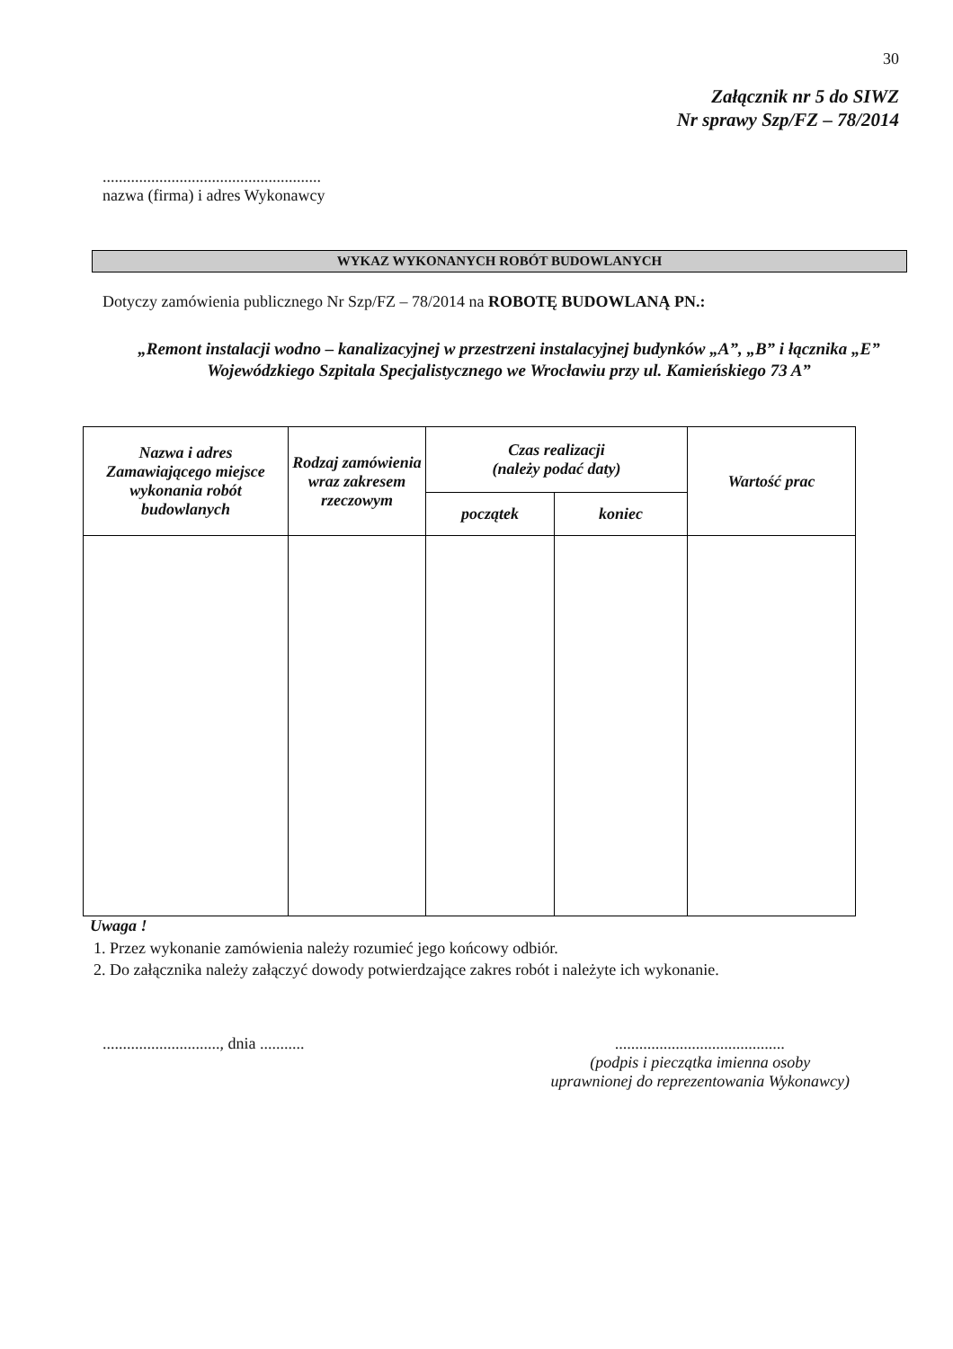30
Załącznik nr 5 do SIWZ
Nr sprawy Szp/FZ – 78/2014
......................................................
nazwa (firma) i adres Wykonawcy
WYKAZ WYKONANYCH ROBÓT BUDOWLANYCH
Dotyczy zamówienia publicznego Nr Szp/FZ – 78/2014 na ROBOTĘ BUDOWLANĄ PN.:
„Remont instalacji wodno – kanalizacyjnej w przestrzeni instalacyjnej budynków „A”, „B” i łącznika „E”
Wojewódzkiego Szpitala Specjalistycznego we Wrocławiu przy ul. Kamieńskiego 73 A”
| Nazwa i adres Zamawiającego miejsce wykonania robót budowlanych | Rodzaj zamówienia wraz zakresem rzeczowym | Czas realizacji (należy podać daty) | | Wartość prac |
| --- | --- | --- | --- | --- |
| | | początek | koniec | |
Uwaga !
1. Przez wykonanie zamówienia należy rozumieć jego końcowy odbiór.
2. Do załącznika należy załączyć dowody potwierdzające zakres robót i należyte ich wykonanie.
............................., dnia ...........
..........................................
(podpis i pieczątka imienna osoby
uprawnionej do reprezentowania Wykonawcy)